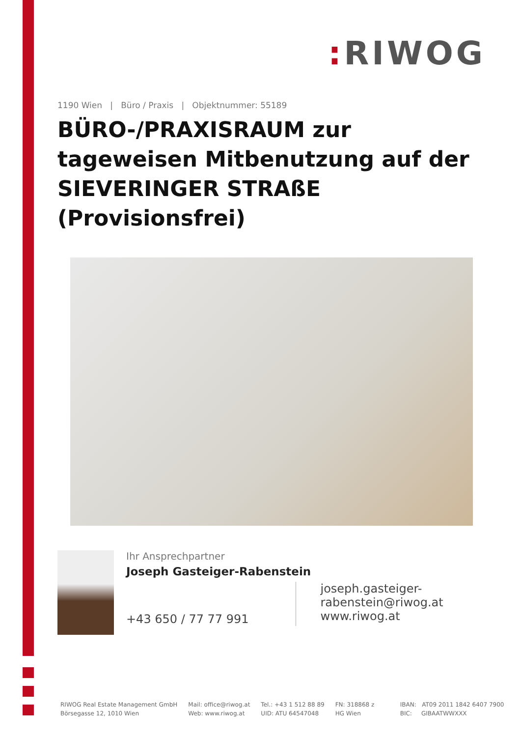: RIWOG
1190 Wien | Büro / Praxis | Objektnummer: 55189
BÜRO-/PRAXISRAUM zur tageweisen Mitbenutzung auf der SIEVERINGER STRAßE (Provisionsfrei)
Ihr Ansprechpartner
Joseph Gasteiger-Rabenstein
+43 650 / 77 77 991
joseph.gasteiger-
rabenstein@riwog.at
www.riwog.at
RIWOG Real Estate Management GmbH
Börsegasse 12, 1010 Wien
Mail: office@riwog.at
Web: www.riwog.at
Tel.: +43 1 512 88 89
UID: ATU 64547048
FN: 318868 z
HG Wien
IBAN: AT09 2011 1842 6407 7900
BIC: GIBAATWWXXX